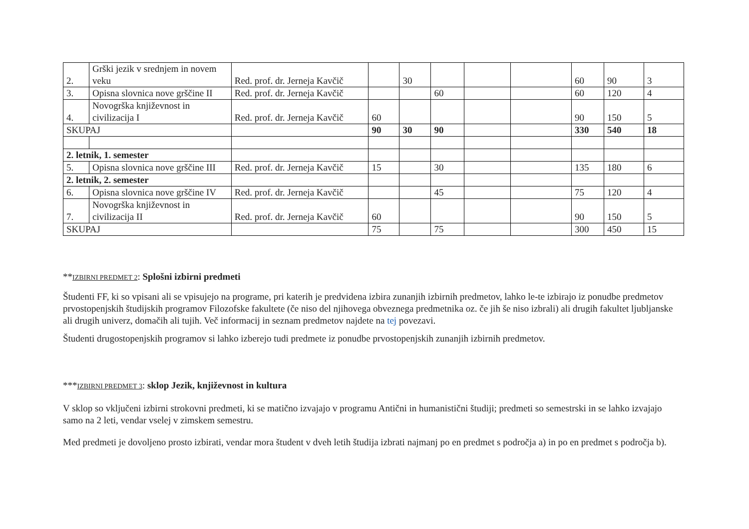| 2. | Grški jezik v srednjem in novem veku | Red. prof. dr. Jerneja Kavčič | | 30 | | | | 60 | 90 | 3 |
| 3. | Opisna slovnica nove grščine II | Red. prof. dr. Jerneja Kavčič | | | 60 | | | 60 | 120 | 4 |
| 4. | Novogrška književnost in civilizacija I | Red. prof. dr. Jerneja Kavčič | 60 | | | | | 90 | 150 | 5 |
| SKUPAJ | | | 90 | 30 | 90 | | | 330 | 540 | 18 |
| 2. letnik, 1. semester | | | | | | | | | | |
| 5. | Opisna slovnica nove grščine III | Red. prof. dr. Jerneja Kavčič | 15 | | 30 | | | 135 | 180 | 6 |
| 2. letnik, 2. semester | | | | | | | | | | |
| 6. | Opisna slovnica nove grščine IV | Red. prof. dr. Jerneja Kavčič | | | 45 | | | 75 | 120 | 4 |
| 7. | Novogrška književnost in civilizacija II | Red. prof. dr. Jerneja Kavčič | 60 | | | | | 90 | 150 | 5 |
| SKUPAJ | | | 75 | | 75 | | | 300 | 450 | 15 |
**IZBIRNI PREDMET 2: Splošni izbirni predmeti
Študenti FF, ki so vpisani ali se vpisujejo na programe, pri katerih je predvidena izbira zunanjih izbirnih predmetov, lahko le-te izbirajo iz ponudbe predmetov prvostopenjskih študijskih programov Filozofske fakultete (če niso del njihovega obveznega predmetnika oz. če jih še niso izbrali) ali drugih fakultet ljubljanske ali drugih univerz, domačih ali tujih. Več informacij in seznam predmetov najdete na tej povezavi.
Študenti drugostopenjskih programov si lahko izberejo tudi predmete iz ponudbe prvostopenjskih zunanjih izbirnih predmetov.
***IZBIRNI PREDMET 3: sklop Jezik, književnost in kultura
V sklop so vključeni izbirni strokovni predmeti, ki se matično izvajajo v programu Antični in humanistični študiji; predmeti so semestrski in se lahko izvajajo samo na 2 leti, vendar vselej v zimskem semestru.
Med predmeti je dovoljeno prosto izbirati, vendar mora študent v dveh letih študija izbrati najmanj po en predmet s področja a) in po en predmet s področja b).